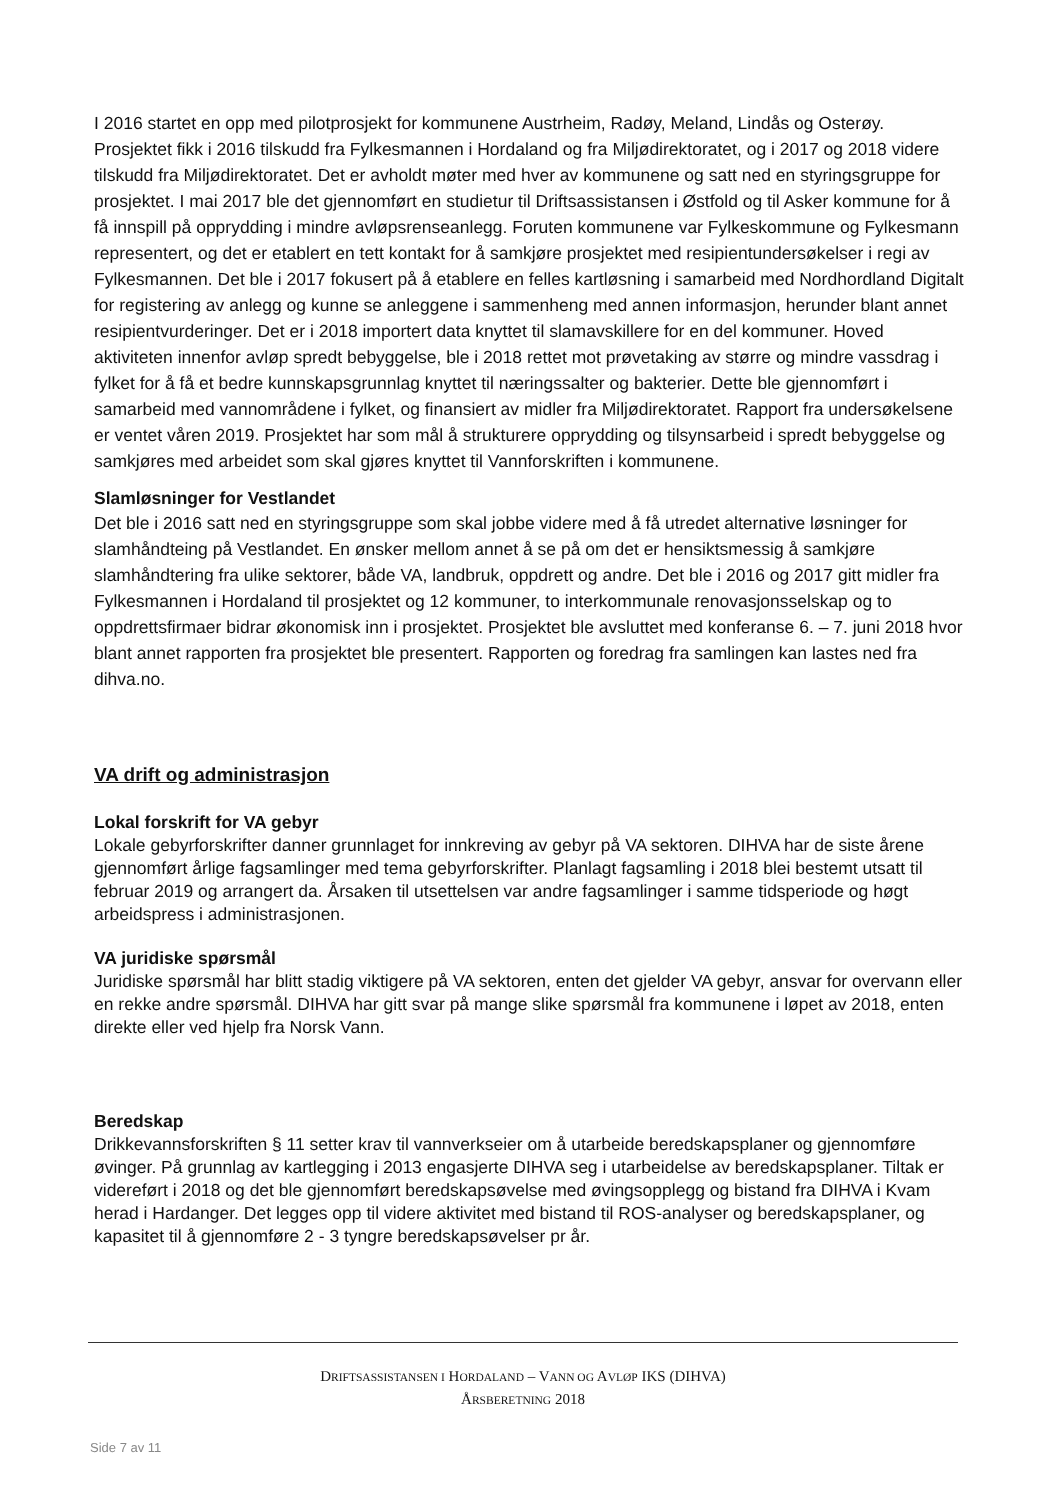I 2016 startet en opp med pilotprosjekt for kommunene Austrheim, Radøy, Meland, Lindås og Osterøy. Prosjektet fikk i 2016 tilskudd fra Fylkesmannen i Hordaland og fra Miljødirektoratet, og i 2017 og 2018 videre tilskudd fra Miljødirektoratet. Det er avholdt møter med hver av kommunene og satt ned en styringsgruppe for prosjektet. I mai 2017 ble det gjennomført en studietur til Driftsassistansen i Østfold og til Asker kommune for å få innspill på opprydding i mindre avløpsrenseanlegg. Foruten kommunene var Fylkeskommune og Fylkesmann representert, og det er etablert en tett kontakt for å samkjøre prosjektet med resipientundersøkelser i regi av Fylkesmannen. Det ble i 2017 fokusert på å etablere en felles kartløsning i samarbeid med Nordhordland Digitalt for registering av anlegg og kunne se anleggene i sammenheng med annen informasjon, herunder blant annet resipientvurderinger. Det er i 2018 importert data knyttet til slamavskillere for en del kommuner. Hoved aktiviteten innenfor avløp spredt bebyggelse, ble i 2018 rettet mot prøvetaking av større og mindre vassdrag i fylket for å få et bedre kunnskapsgrunnlag knyttet til næringssalter og bakterier. Dette ble gjennomført i samarbeid med vannområdene i fylket, og finansiert av midler fra Miljødirektoratet. Rapport fra undersøkelsene er ventet våren 2019. Prosjektet har som mål å strukturere opprydding og tilsynsarbeid i spredt bebyggelse og samkjøres med arbeidet som skal gjøres knyttet til Vannforskriften i kommunene.
Slamløsninger for Vestlandet
Det ble i 2016 satt ned en styringsgruppe som skal jobbe videre med å få utredet alternative løsninger for slamhåndteing på Vestlandet. En ønsker mellom annet å se på om det er hensiktsmessig å samkjøre slamhåndtering fra ulike sektorer, både VA, landbruk, oppdrett og andre. Det ble i 2016 og 2017 gitt midler fra Fylkesmannen i Hordaland til prosjektet og 12 kommuner, to interkommunale renovasjonsselskap og to oppdrettsfirmaer bidrar økonomisk inn i prosjektet. Prosjektet ble avsluttet med konferanse 6. – 7. juni 2018 hvor blant annet rapporten fra prosjektet ble presentert. Rapporten og foredrag fra samlingen kan lastes ned fra dihva.no.
VA drift og administrasjon
Lokal forskrift for VA gebyr
Lokale gebyrforskrifter danner grunnlaget for innkreving av gebyr på VA sektoren. DIHVA har de siste årene gjennomført årlige fagsamlinger med tema gebyrforskrifter. Planlagt fagsamling i 2018 blei bestemt utsatt til februar 2019 og arrangert da. Årsaken til utsettelsen var andre fagsamlinger i samme tidsperiode og høgt arbeidspress i administrasjonen.
VA juridiske spørsmål
Juridiske spørsmål har blitt stadig viktigere på VA sektoren, enten det gjelder VA gebyr, ansvar for overvann eller en rekke andre spørsmål. DIHVA har gitt svar på mange slike spørsmål fra kommunene i løpet av 2018, enten direkte eller ved hjelp fra Norsk Vann.
Beredskap
Drikkevannsforskriften § 11 setter krav til vannverkseier om å utarbeide beredskapsplaner og gjennomføre øvinger. På grunnlag av kartlegging i 2013 engasjerte DIHVA seg i utarbeidelse av beredskapsplaner. Tiltak er videreført i 2018 og det ble gjennomført beredskapsøvelse med øvingsopplegg og bistand fra DIHVA i Kvam herad i Hardanger. Det legges opp til videre aktivitet med bistand til ROS-analyser og beredskapsplaner, og kapasitet til å gjennomføre 2 - 3 tyngre beredskapsøvelser pr år.
DRIFTSASSISTANSEN I HORDALAND – VANN OG AVLØP IKS (DIHVA)
ÅRSBERETNING 2018
Side 7 av 11